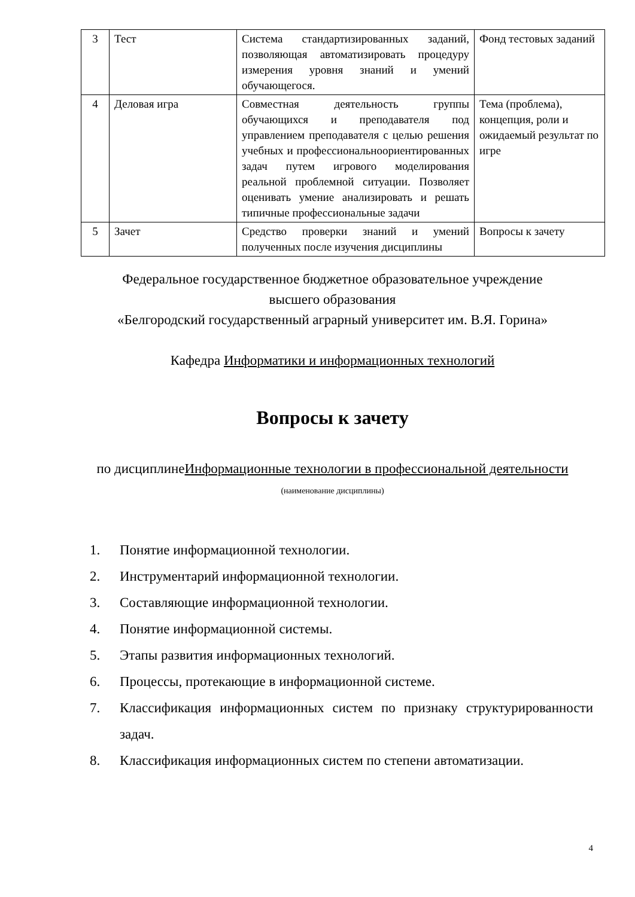| 3 | Тест | Система стандартизированных заданий, позволяющая автоматизировать процедуру измерения уровня знаний и умений обучающегося. | Фонд тестовых заданий |
| 4 | Деловая игра | Совместная деятельность группы обучающихся и преподавателя под управлением преподавателя с целью решения учебных и профессиональноориентированных задач путем игрового моделирования реальной проблемной ситуации. Позволяет оценивать умение анализировать и решать типичные профессиональные задачи | Тема (проблема), концепция, роли и ожидаемый результат по игре |
| 5 | Зачет | Средство проверки знаний и умений полученных после изучения дисциплины | Вопросы к зачету |
Федеральное государственное бюджетное образовательное учреждение
высшего образования
«Белгородский государственный аграрный университет им. В.Я. Горина»
Кафедра Информатики и информационных технологий
Вопросы к зачету
по дисциплинеИнформационные технологии в профессиональной деятельности
(наименование дисциплины)
1. Понятие информационной технологии.
2. Инструментарий информационной технологии.
3. Составляющие информационной технологии.
4. Понятие информационной системы.
5. Этапы развития информационных технологий.
6. Процессы, протекающие в информационной системе.
7. Классификация информационных систем по признаку структурированности задач.
8. Классификация информационных систем по степени автоматизации.
4